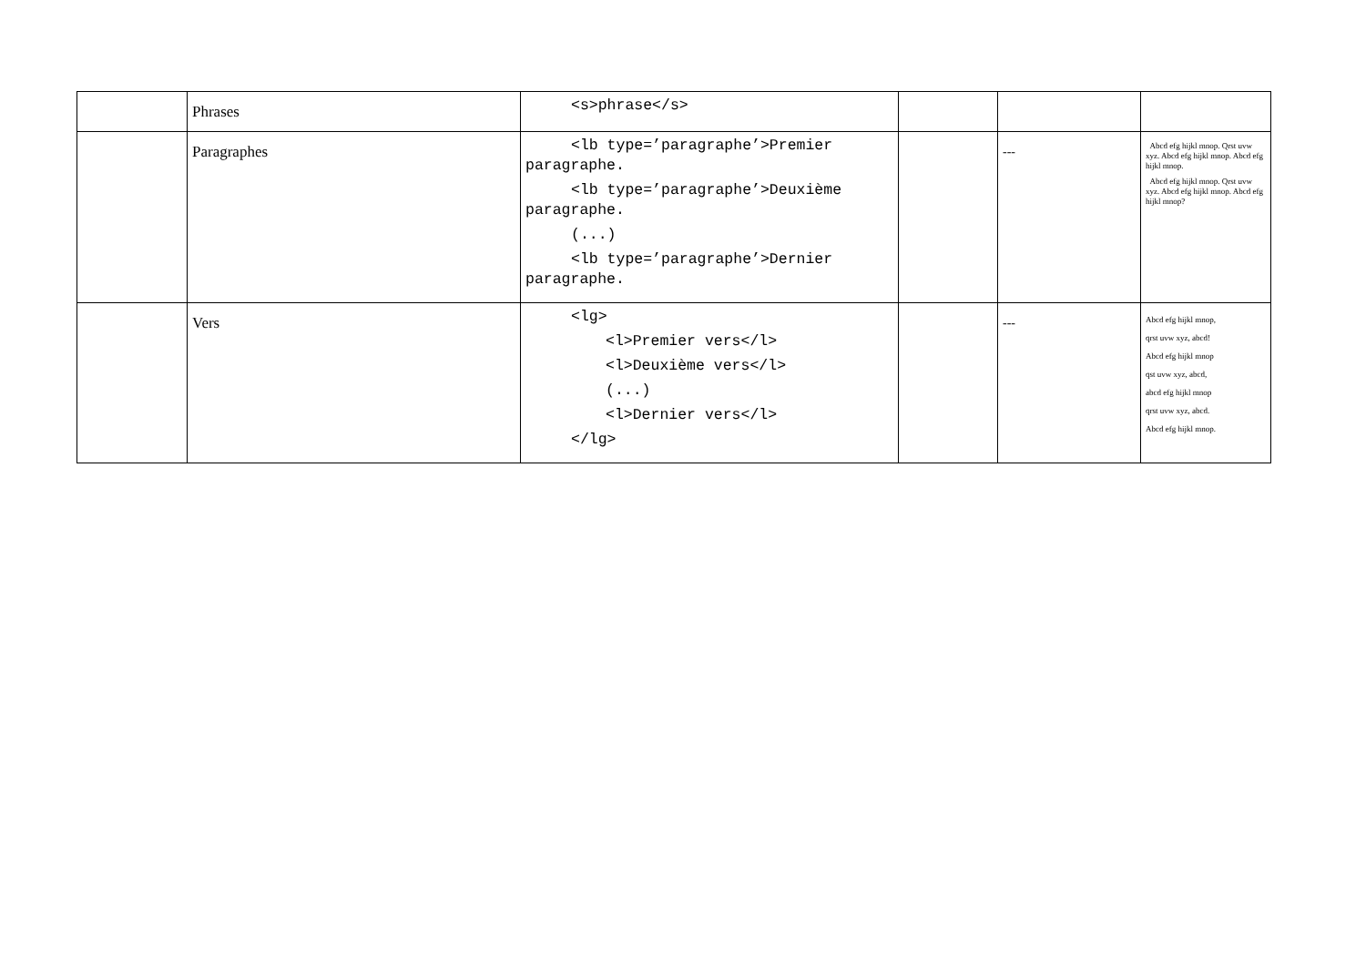| | Phrases | <s>phrase</s> | | | |
| | Paragraphes | <lb type=’paragraphe’>Premier paragraphe. <lb type=’paragraphe’>Deuxième paragraphe. (...) <lb type=’paragraphe’>Dernier paragraphe. | | --- | Abcd efg hijkl mnop. Qrst uvw xyz. Abcd efg hijkl mnop. Abcd efg hijkl mnop. Abcd efg hijkl mnop. Qrst uvw xyz. Abcd efg hijkl mnop. Abcd efg hijkl mnop? |
| | Vers | <lg> <l>Premier vers</l> <l>Deuxième vers</l> (...) <l>Dernier vers</l> </lg> | | --- | Abcd efg hijkl mnop, qrst uvw xyz, abcd! Abcd efg hijkl mnop qst uvw xyz, abcd, abcd efg hijkl mnop qrst uvw xyz, abcd. Abcd efg hijkl mnop. |